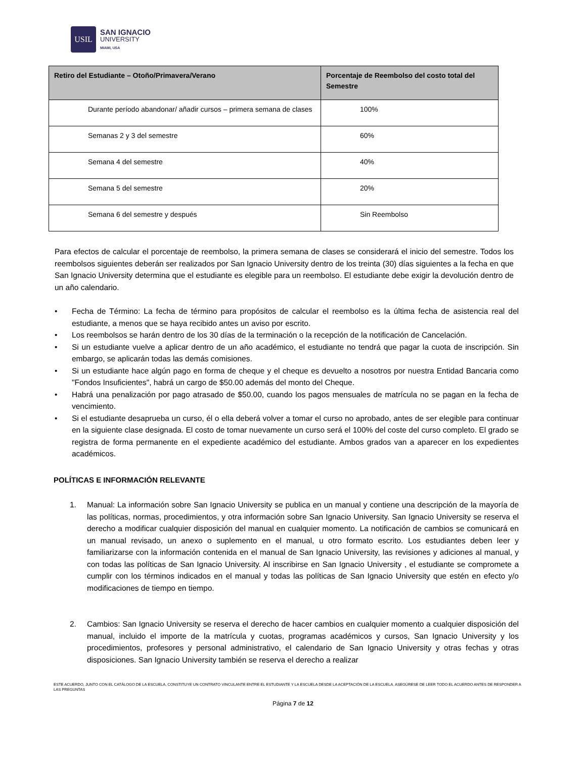USIL
SAN IGNACIO
UNIVERSITY
MIAMI, USA
| Retiro del Estudiante – Otoño/Primavera/Verano | Porcentaje de Reembolso del costo total del Semestre |
| --- | --- |
| Durante período abandonar/ añadir cursos – primera semana de clases | 100% |
| Semanas 2 y 3 del semestre | 60% |
| Semana 4 del semestre | 40% |
| Semana 5 del semestre | 20% |
| Semana 6 del semestre y después | Sin Reembolso |
Para efectos de calcular el porcentaje de reembolso, la primera semana de clases se considerará el inicio del semestre. Todos los reembolsos siguientes deberán ser realizados por San Ignacio University dentro de los treinta (30) días siguientes a la fecha en que San Ignacio University determina que el estudiante es elegible para un reembolso. El estudiante debe exigir la devolución dentro de un año calendario.
• Fecha de Término: La fecha de término para propósitos de calcular el reembolso es la última fecha de asistencia real del estudiante, a menos que se haya recibido antes un aviso por escrito.
• Los reembolsos se harán dentro de los 30 días de la terminación o la recepción de la notificación de Cancelación.
• Si un estudiante vuelve a aplicar dentro de un año académico, el estudiante no tendrá que pagar la cuota de inscripción. Sin embargo, se aplicarán todas las demás comisiones.
• Si un estudiante hace algún pago en forma de cheque y el cheque es devuelto a nosotros por nuestra Entidad Bancaria como "Fondos Insuficientes", habrá un cargo de $50.00 además del monto del Cheque.
• Habrá una penalización por pago atrasado de $50.00, cuando los pagos mensuales de matrícula no se pagan en la fecha de vencimiento.
• Si el estudiante desaprueba un curso, él o ella deberá volver a tomar el curso no aprobado, antes de ser elegible para continuar en la siguiente clase designada. El costo de tomar nuevamente un curso será el 100% del coste del curso completo. El grado se registra de forma permanente en el expediente académico del estudiante. Ambos grados van a aparecer en los expedientes académicos.
POLÍTICAS E INFORMACIÓN RELEVANTE
1. Manual: La información sobre San Ignacio University se publica en un manual y contiene una descripción de la mayoría de las políticas, normas, procedimientos, y otra información sobre San Ignacio University. San Ignacio University se reserva el derecho a modificar cualquier disposición del manual en cualquier momento. La notificación de cambios se comunicará en un manual revisado, un anexo o suplemento en el manual, u otro formato escrito. Los estudiantes deben leer y familiarizarse con la información contenida en el manual de San Ignacio University, las revisiones y adiciones al manual, y con todas las políticas de San Ignacio University. Al inscribirse en San Ignacio University , el estudiante se compromete a cumplir con los términos indicados en el manual y todas las políticas de San Ignacio University que estén en efecto y/o modificaciones de tiempo en tiempo.
2. Cambios: San Ignacio University se reserva el derecho de hacer cambios en cualquier momento a cualquier disposición del manual, incluido el importe de la matrícula y cuotas, programas académicos y cursos, San Ignacio University y los procedimientos, profesores y personal administrativo, el calendario de San Ignacio University y otras fechas y otras disposiciones. San Ignacio University también se reserva el derecho a realizar
ESTE ACUERDO, JUNTO CON EL CATÁLOGO DE LA ESCUELA, CONSTITUYE UN CONTRATO VINCULANTE ENTRE EL ESTUDIANTE Y LA ESCUELA DESDE LA ACEPTACIÓN DE LA ESCUELA. ASEGÚRESE DE LEER TODO EL ACUERDO ANTES DE RESPONDER A LAS PREGUNTAS
Página 7 de 12